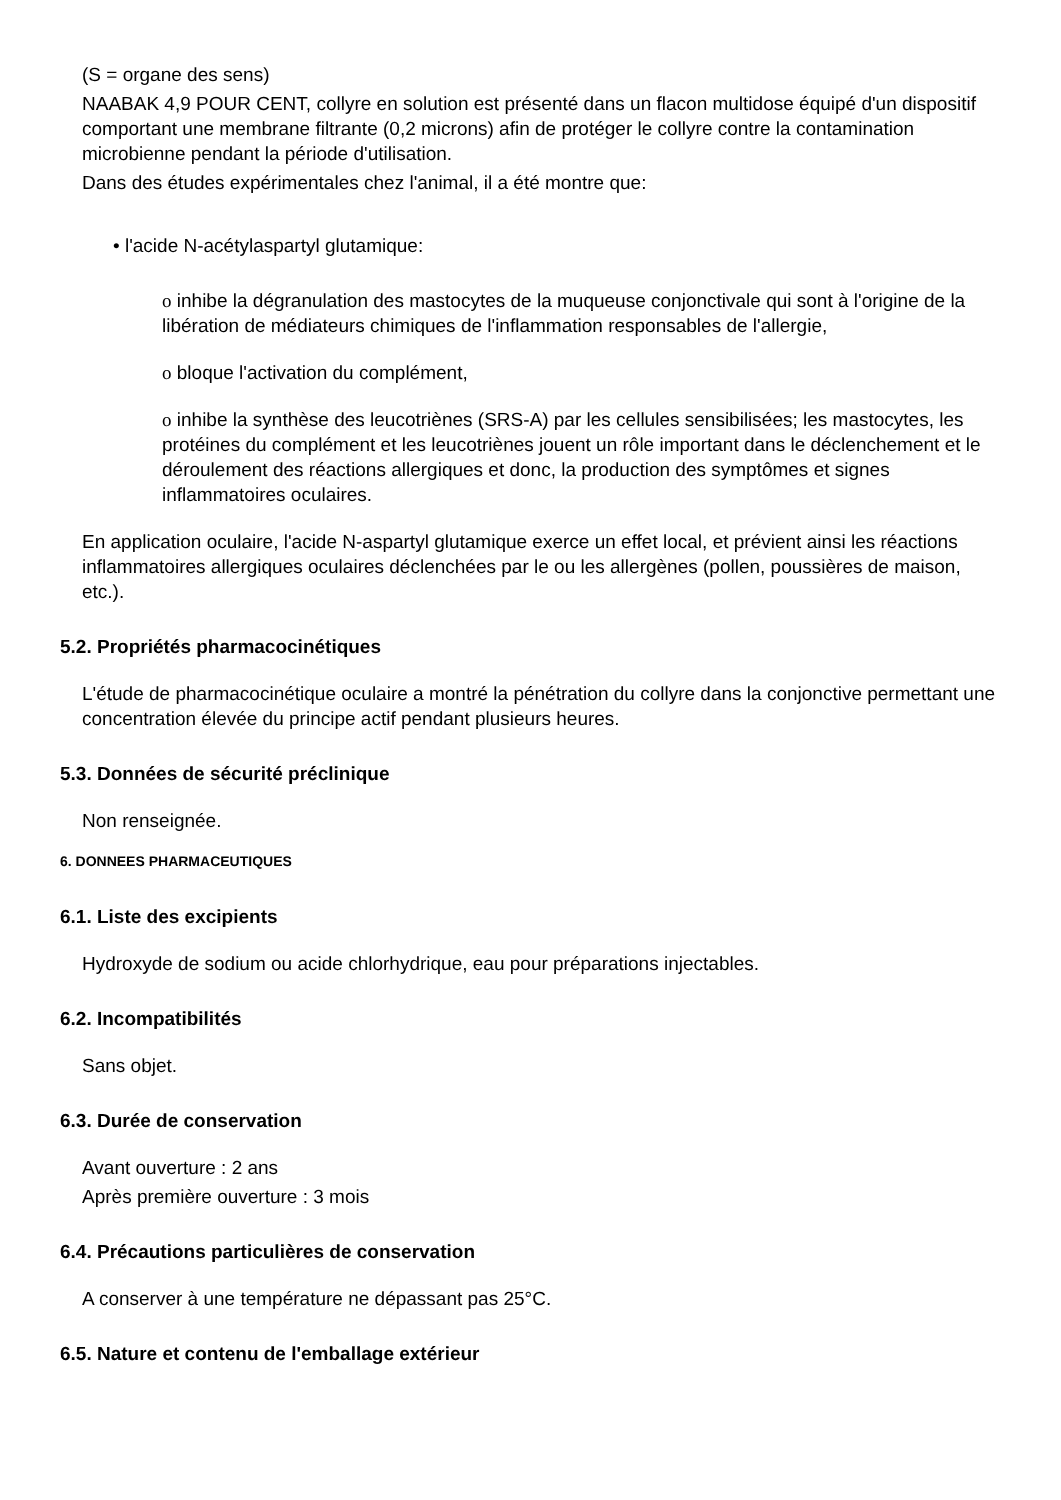(S = organe des sens)
NAABAK 4,9 POUR CENT, collyre en solution est présenté dans un flacon multidose équipé d'un dispositif comportant une membrane filtrante (0,2 microns) afin de protéger le collyre contre la contamination microbienne pendant la période d'utilisation.
Dans des études expérimentales chez l'animal, il a été montre que:
• l'acide N-acétylaspartyl glutamique:
o inhibe la dégranulation des mastocytes de la muqueuse conjonctivale qui sont à l'origine de la libération de médiateurs chimiques de l'inflammation responsables de l'allergie,
o bloque l'activation du complément,
o inhibe la synthèse des leucotriènes (SRS-A) par les cellules sensibilisées; les mastocytes, les protéines du complément et les leucotriènes jouent un rôle important dans le déclenchement et le déroulement des réactions allergiques et donc, la production des symptômes et signes inflammatoires oculaires.
En application oculaire, l'acide N-aspartyl glutamique exerce un effet local, et prévient ainsi les réactions inflammatoires allergiques oculaires déclenchées par le ou les allergènes (pollen, poussières de maison, etc.).
5.2. Propriétés pharmacocinétiques
L'étude de pharmacocinétique oculaire a montré la pénétration du collyre dans la conjonctive permettant une concentration élevée du principe actif pendant plusieurs heures.
5.3. Données de sécurité préclinique
Non renseignée.
6. DONNEES PHARMACEUTIQUES
6.1. Liste des excipients
Hydroxyde de sodium ou acide chlorhydrique, eau pour préparations injectables.
6.2. Incompatibilités
Sans objet.
6.3. Durée de conservation
Avant ouverture : 2 ans
Après première ouverture : 3 mois
6.4. Précautions particulières de conservation
A conserver à une température ne dépassant pas 25°C.
6.5. Nature et contenu de l'emballage extérieur